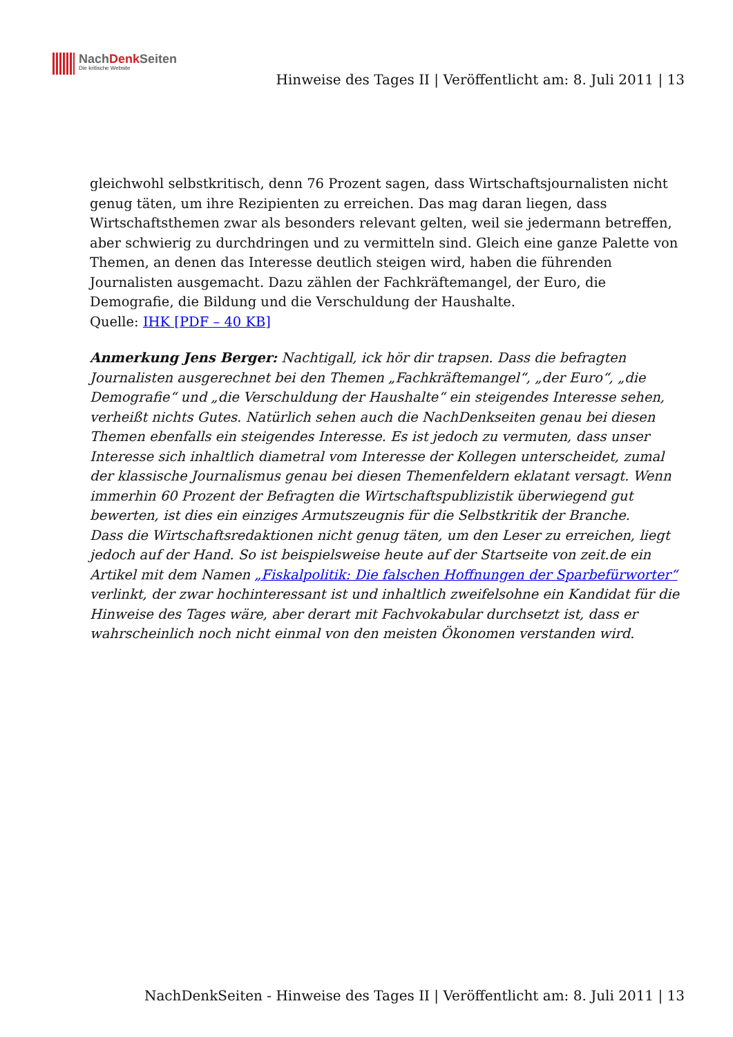NachDenk Seiten
Die kritische Website
Hinweise des Tages II | Veröffentlicht am: 8. Juli 2011 | 13
gleichwohl selbstkritisch, denn 76 Prozent sagen, dass Wirtschaftsjournalisten nicht genug täten, um ihre Rezipienten zu erreichen. Das mag daran liegen, dass Wirtschaftsthemen zwar als besonders relevant gelten, weil sie jedermann betreffen, aber schwierig zu durchdringen und zu vermitteln sind. Gleich eine ganze Palette von Themen, an denen das Interesse deutlich steigen wird, haben die führenden Journalisten ausgemacht. Dazu zählen der Fachkräftemangel, der Euro, die Demografie, die Bildung und die Verschuldung der Haushalte.
Quelle: IHK [PDF – 40 KB]
Anmerkung Jens Berger: Nachtigall, ick hör dir trapsen. Dass die befragten Journalisten ausgerechnet bei den Themen „Fachkräftemangel“, „der Euro“, „die Demografie“ und „die Verschuldung der Haushalte“ ein steigendes Interesse sehen, verheißt nichts Gutes. Natürlich sehen auch die NachDenkseiten genau bei diesen Themen ebenfalls ein steigendes Interesse. Es ist jedoch zu vermuten, dass unser Interesse sich inhaltlich diametral vom Interesse der Kollegen unterscheidet, zumal der klassische Journalismus genau bei diesen Themenfeldern eklatant versagt. Wenn immerhin 60 Prozent der Befragten die Wirtschaftspublizistik überwiegend gut bewerten, ist dies ein einziges Armutszeugnis für die Selbstkritik der Branche.
Dass die Wirtschaftsredaktionen nicht genug täten, um den Leser zu erreichen, liegt jedoch auf der Hand. So ist beispielsweise heute auf der Startseite von zeit.de ein Artikel mit dem Namen „Fiskalpolitik: Die falschen Hoffnungen der Sparbefürworter“ verlinkt, der zwar hochinteressant ist und inhaltlich zweifelsohne ein Kandidat für die Hinweise des Tages wäre, aber derart mit Fachvokabular durchsetzt ist, dass er wahrscheinlich noch nicht einmal von den meisten Ökonomen verstanden wird.
NachDenkSeiten - Hinweise des Tages II | Veröffentlicht am: 8. Juli 2011 | 13